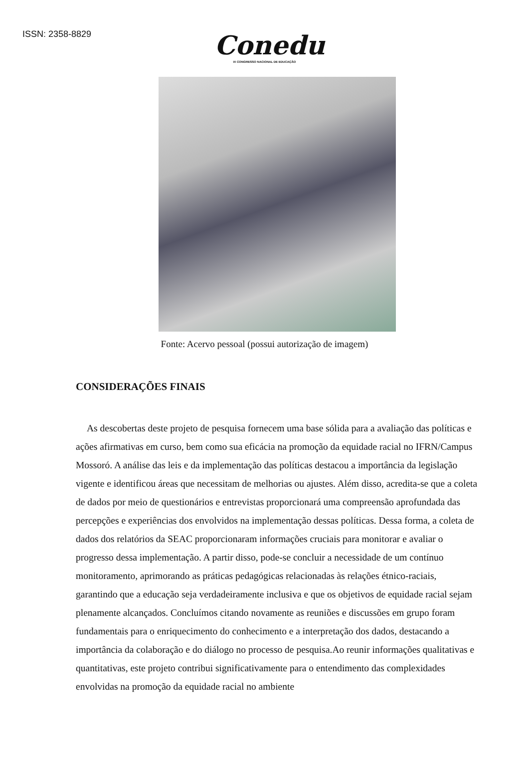ISSN: 2358-8829
Conedu
IX CONGRESSO NACIONAL DE EDUCAÇÃO
Fonte: Acervo pessoal (possui autorização de imagem)
CONSIDERAÇÕES FINAIS
As descobertas deste projeto de pesquisa fornecem uma base sólida para a avaliação das políticas e ações afirmativas em curso, bem como sua eficácia na promoção da equidade racial no IFRN/Campus Mossoró. A análise das leis e da implementação das políticas destacou a importância da legislação vigente e identificou áreas que necessitam de melhorias ou ajustes. Além disso, acredita-se que a coleta de dados por meio de questionários e entrevistas proporcionará uma compreensão aprofundada das percepções e experiências dos envolvidos na implementação dessas políticas. Dessa forma, a coleta de dados dos relatórios da SEAC proporcionaram informações cruciais para monitorar e avaliar o progresso dessa implementação. A partir disso, pode-se concluir a necessidade de um contínuo monitoramento, aprimorando as práticas pedagógicas relacionadas às relações étnico-raciais, garantindo que a educação seja verdadeiramente inclusiva e que os objetivos de equidade racial sejam plenamente alcançados. Concluímos citando novamente as reuniões e discussões em grupo foram fundamentais para o enriquecimento do conhecimento e a interpretação dos dados, destacando a importância da colaboração e do diálogo no processo de pesquisa.Ao reunir informações qualitativas e quantitativas, este projeto contribui significativamente para o entendimento das complexidades envolvidas na promoção da equidade racial no ambiente